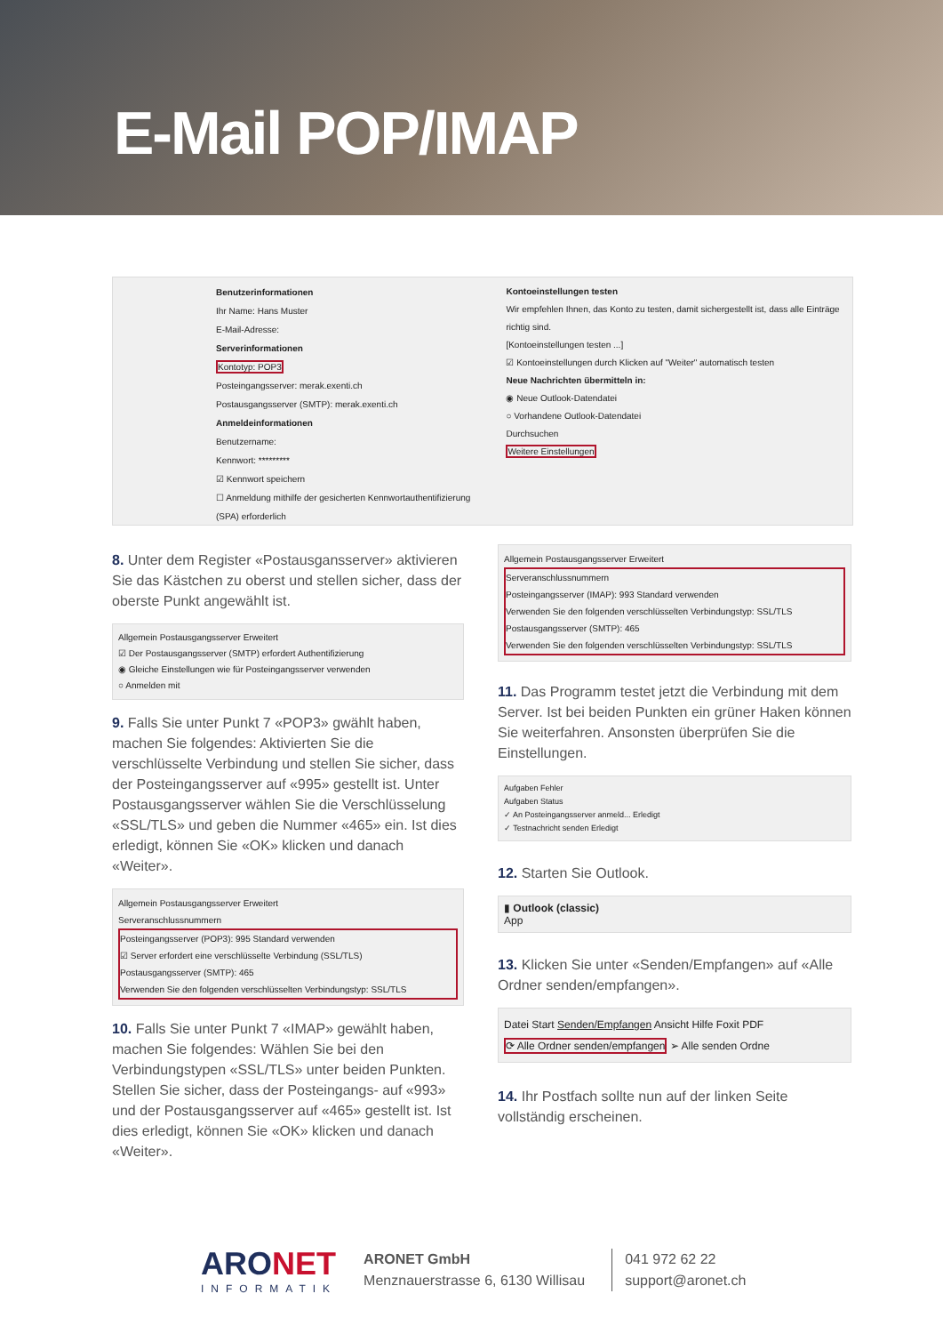E-Mail POP/IMAP
Benutzerinformationen
Ihr Name: Hans Muster
E-Mail-Adresse:
Serverinformationen
Kontotyp: POP3
Posteingangsserver: merak.exenti.ch
Postausgangsserver (SMTP): merak.exenti.ch
Anmeldeinformationen
Benutzername:
Kennwort: *********
☑ Kennwort speichern
☐ Anmeldung mithilfe der gesicherten Kennwortauthentifizierung (SPA) erforderlich
Kontoeinstellungen testen
Wir empfehlen Ihnen, das Konto zu testen, damit sichergestellt ist, dass alle Einträge richtig sind.
[Kontoeinstellungen testen ...]
☑ Kontoeinstellungen durch Klicken auf "Weiter" automatisch testen
Neue Nachrichten übermitteln in:
◉ Neue Outlook-Datendatei
○ Vorhandene Outlook-Datendatei
Durchsuchen
Weitere Einstellungen
8. Unter dem Register «Postausgansserver» aktivieren Sie das Kästchen zu oberst und stellen sicher, dass der oberste Punkt angewählt ist.
Allgemein Postausgangsserver Erweitert
☑ Der Postausgangsserver (SMTP) erfordert Authentifizierung
◉ Gleiche Einstellungen wie für Posteingangsserver verwenden
○ Anmelden mit
9. Falls Sie unter Punkt 7 «POP3» gwählt haben, machen Sie folgendes: Aktivierten Sie die verschlüsselte Verbindung und stellen Sie sicher, dass der Posteingangsserver auf «995» gestellt ist. Unter Postausgangsserver wählen Sie die Verschlüsselung «SSL/TLS» und geben die Nummer «465» ein. Ist dies erledigt, können Sie «OK» klicken und danach «Weiter».
Allgemein Postausgangsserver Erweitert
Serveranschlussnummern
Posteingangsserver (POP3): 995 Standard verwenden
☑ Server erfordert eine verschlüsselte Verbindung (SSL/TLS)
Postausgangsserver (SMTP): 465
Verwenden Sie den folgenden verschlüsselten Verbindungstyp: SSL/TLS
10. Falls Sie unter Punkt 7 «IMAP» gewählt haben, machen Sie folgendes: Wählen Sie bei den Verbindungstypen «SSL/TLS» unter beiden Punkten. Stellen Sie sicher, dass der Posteingangs- auf «993» und der Postausgangsserver auf «465» gestellt ist. Ist dies erledigt, können Sie «OK» klicken und danach «Weiter».
Allgemein Postausgangsserver Erweitert
Serveranschlussnummern
Posteingangsserver (IMAP): 993 Standard verwenden
Verwenden Sie den folgenden verschlüsselten Verbindungstyp: SSL/TLS
Postausgangsserver (SMTP): 465
Verwenden Sie den folgenden verschlüsselten Verbindungstyp: SSL/TLS
11. Das Programm testet jetzt die Verbindung mit dem Server. Ist bei beiden Punkten ein grüner Haken können Sie weiterfahren. Ansonsten überprüfen Sie die Einstellungen.
Aufgaben Fehler
Aufgaben Status
✓ An Posteingangsserver anmeld... Erledigt
✓ Testnachricht senden Erledigt
12. Starten Sie Outlook.
▮ Outlook (classic)
App
13. Klicken Sie unter «Senden/Empfangen» auf «Alle Ordner senden/empfangen».
Datei Start Senden/Empfangen Ansicht Hilfe Foxit PDF
⟳ Alle Ordner senden/empfangen ➢ Alle senden Ordne
14. Ihr Postfach sollte nun auf der linken Seite vollständig erscheinen.
ARONET
INFORMATIK
ARONET GmbH
Menznauerstrasse 6, 6130 Willisau
041 972 62 22
support@aronet.ch